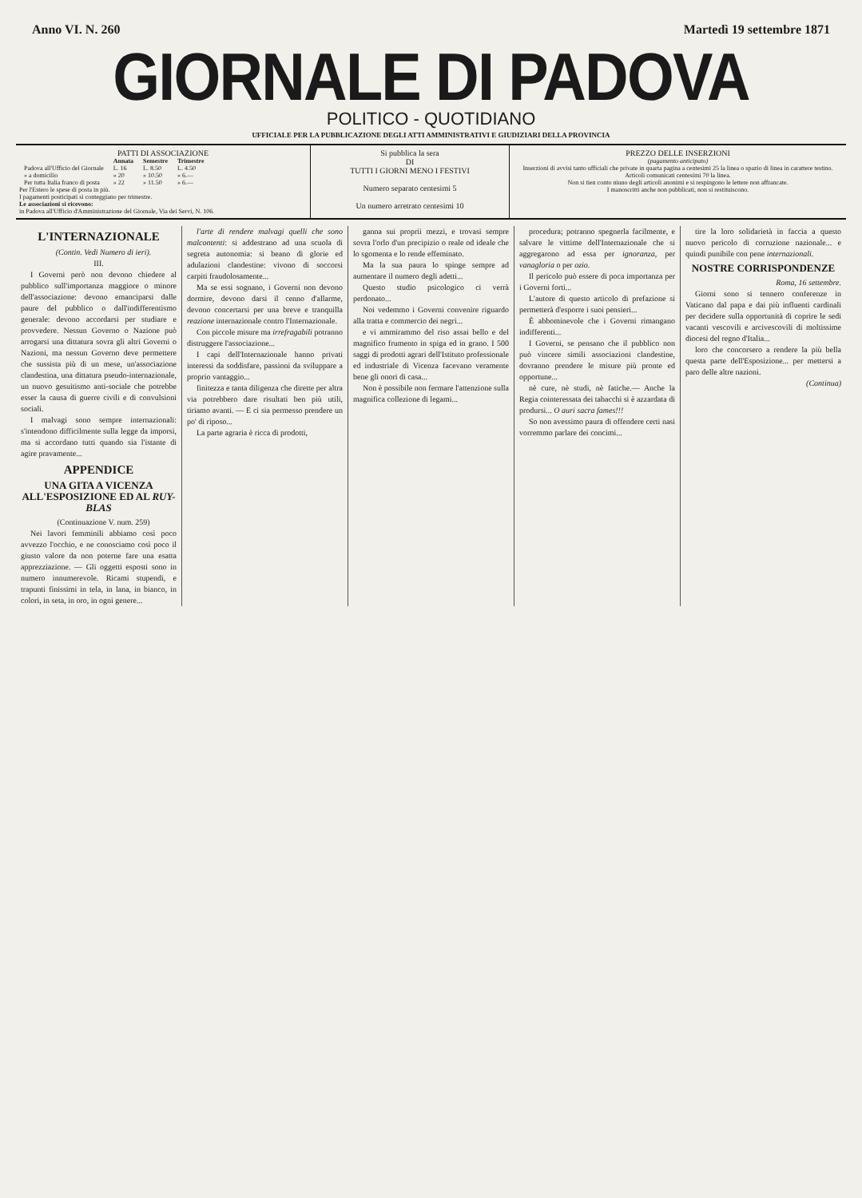Anno VI. N. 260 Martedì 19 settembre 1871
GIORNALE DI PADOVA
POLITICO - QUOTIDIANO
UFFICIALE PER LA PUBBLICAZIONE DEGLI ATTI AMMINISTRATIVI E GIUDIZIARI DELLA PROVINCIA
PATTI DI ASSOCIAZIONE
| | Annata | Semestre | Trimestre |
| --- | --- | --- | --- |
| Padova all'Ufficio del Giornale | L. 16 | L. 8.50 | L. 4.50 |
| » a domicilio | » 20 | » 10.50 | » 6.— |
| Per tutta Italia franco di posta | » 22 | » 11.50 | » 6.— |
Per l'Estero le spese di posta in più.
I pagamenti posticipati si conteggiano per trimestre.
Le associazioni si ricevono:
in Padova all'Ufficio d'Amministrazione del Giornale, Via dei Servi, N. 106.
Si pubblica la sera
DI
TUTTI I GIORNI MENO I FESTIVI
Numero separato centesimi 5
Un numero arretrato centesimi 10
PREZZO DELLE INSERZIONI
(pagamento anticipato)
Inserzioni di avvisi tanto ufficiali che private in quarta pagina a centesimi 25 la linea o spazio di linea in carattere testino.
Articoli comunicati centesimi 70 la linea.
Non si tien conto niuno degli articoli anonimi e si respingono le lettere non affrancate.
I manoscritti anche non pubblicati, non si restituiscono.
L'INTERNAZIONALE
(Contin. Vedi Numero di ieri).
III.
I Governi però non devono chiedere al pubblico sull'importanza maggiore o minore dell'associazione: devono emanciparsi dalle paure del pubblico o dall'indifferentismo generale: devono accordarsi per studiare e provvedere. Nessun Governo o Nazione può arrogarsi una dittatura sovra gli altri Governi o Nazioni, ma nessun Governo deve permettere che sussista più di un mese, un'associazione clandestina, una dittatura pseudo-internazionale, un nuovo gesuitismo anti-sociale che potrebbe esser la causa di guerre civili e di convulsioni sociali.
I malvagi sono sempre internazionali: s'intendono difficilmente sulla legge da imporsi, ma si accordano tutti quando sia l'istante di agire pravamente...
APPENDICE
UNA GITA A VICENZA ALL'ESPOSIZIONE ED AL RUY-BLAS
(Continuazione V. num. 259)
Nei lavori femminili abbiamo così poco avvezzo l'occhio, e ne conosciamo così poco il giusto valore da non poterne fare una esatta apprezziazione. — Gli oggetti esposti sono in numero innumerevole. Ricami stupendi, e trapunti finissimi in tela, in lana, in bianco, in colori, in seta, in oro, in ogni genere...
l'arte di rendere malvagi quelli che sono malcontenti: si addestrano ad una scuola di segreta autonomia: si beano di glorie ed adulazioni clandestine: vivono di soccorsi carpiti fraudolosamente...
Ma se essi sognano, i Governi non devono dormire, devono darsi il cenno d'allarme, devono concertarsi per una breve e tranquilla reazione internazionale contro l'Internazionale.
Con piccole misure ma irrefragabili potranno distruggere l'associazione...
I capi dell'Internazionale hanno privati interessi da soddisfare, passioni da sviluppare a proprio vantaggio...
finitezza e tanta diligenza che dirette per altra via potrebbero dare risultati ben più utili, tiriamo avanti. — E ci sia permesso prendere un po' di riposo...
La parte agraria è ricca di prodotti,
ganna sui proprii mezzi, e trovasi sempre sovra l'orlo d'un precipizio o reale od ideale che lo sgomenta e lo rende effeminato.
Ma la sua paura lo spinge sempre ad aumentare il numero degli adetti...
Questo studio psicologico ci verrà perdonato...
Noi vedemmo i Governi convenire riguardo alla tratta e commercio dei negri...
e vi ammirammo del riso assai bello e del magnifico frumento in spiga ed in grano. I 500 saggi di prodotti agrari dell'Istituto professionale ed industriale di Vicenza facevano veramente bene gli onori di casa...
Non è possibile non fermare l'attenzione sulla magnifica collezione di legami...
procedura; potranno spegnerla facilmente, e salvare le vittime dell'Internazionale che si aggregarono ad essa per ignoranza, per vanagloria o per ozio.
Il pericolo può essere di poca importanza per i Governi forti...
L'autore di questo articolo di prefazione si permetterà d'esporre i suoi pensieri...
È abbominevole che i Governi rimangano indifferenti...
I Governi, se pensano che il pubblico non può vincere simili associazioni clandestine, dovranno prendere le misure più pronte ed opportune...
nè cure, nè studi, nè fatiche.— Anche la Regia cointeressata dei tabacchi si è azzardata di prodursi... O auri sacra fames!!!
So non avessimo paura di offendere certi nasi vorremmo parlare dei concimi...
tire la loro solidarietà in faccia a questo nuovo pericolo di corruzione nazionale... e quindi punibile con pene internazionali.
NOSTRE CORRISPONDENZE
Roma, 16 settembre.
Giorni sono si tennero conferenze in Vaticano dal papa e dai più influenti cardinali per decidere sulla opportunità di coprire le sedi vacanti vescovili e arcivescovili di moltissime diocesi del regno d'Italia...
loro che concorsero a rendere la più bella questa parte dell'Esposizione... per mettersi a paro delle altre nazioni.
(Continua)